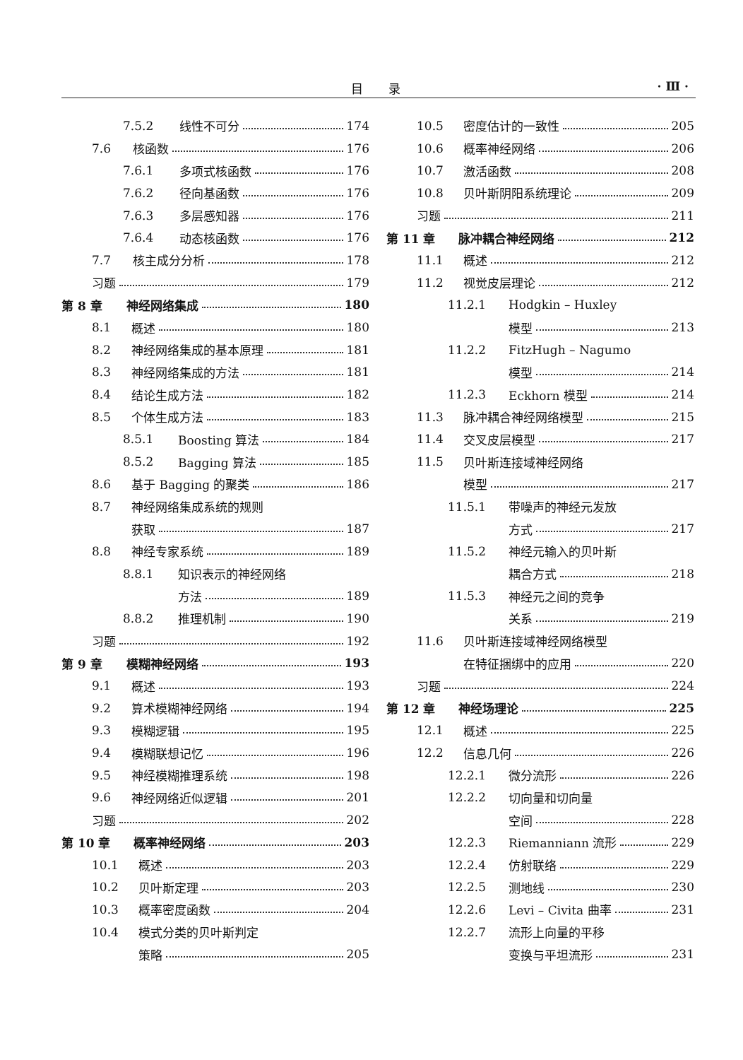目录 · Ⅲ ·
7.5.2 线性不可分 174
7.6 核函数 176
7.6.1 多项式核函数 176
7.6.2 径向基函数 176
7.6.3 多层感知器 176
7.6.4 动态核函数 176
7.7 核主成分分析 178
习题 179
第 8 章 神经网络集成 180
8.1 概述 180
8.2 神经网络集成的基本原理 181
8.3 神经网络集成的方法 181
8.4 结论生成方法 182
8.5 个体生成方法 183
8.5.1 Boosting 算法 184
8.5.2 Bagging 算法 185
8.6 基于 Bagging 的聚类 186
8.7 神经网络集成系统的规则
获取 187
8.8 神经专家系统 189
8.8.1 知识表示的神经网络
方法 189
8.8.2 推理机制 190
习题 192
第 9 章 模糊神经网络 193
9.1 概述 193
9.2 算术模糊神经网络 194
9.3 模糊逻辑 195
9.4 模糊联想记忆 196
9.5 神经模糊推理系统 198
9.6 神经网络近似逻辑 201
习题 202
第 10 章 概率神经网络 203
10.1 概述 203
10.2 贝叶斯定理 203
10.3 概率密度函数 204
10.4 模式分类的贝叶斯判定
策略 205
10.5 密度估计的一致性 205
10.6 概率神经网络 206
10.7 激活函数 208
10.8 贝叶斯阴阳系统理论 209
习题 211
第 11 章 脉冲耦合神经网络 212
11.1 概述 212
11.2 视觉皮层理论 212
11.2.1 Hodgkin – Huxley
模型 213
11.2.2 FitzHugh – Nagumo
模型 214
11.2.3 Eckhorn 模型 214
11.3 脉冲耦合神经网络模型 215
11.4 交叉皮层模型 217
11.5 贝叶斯连接域神经网络
模型 217
11.5.1 带噪声的神经元发放
方式 217
11.5.2 神经元输入的贝叶斯
耦合方式 218
11.5.3 神经元之间的竞争
关系 219
11.6 贝叶斯连接域神经网络模型
在特征捆绑中的应用 220
习题 224
第 12 章 神经场理论 225
12.1 概述 225
12.2 信息几何 226
12.2.1 微分流形 226
12.2.2 切向量和切向量
空间 228
12.2.3 Riemanniann 流形 229
12.2.4 仿射联络 229
12.2.5 测地线 230
12.2.6 Levi – Civita 曲率 231
12.2.7 流形上向量的平移
变换与平坦流形 231